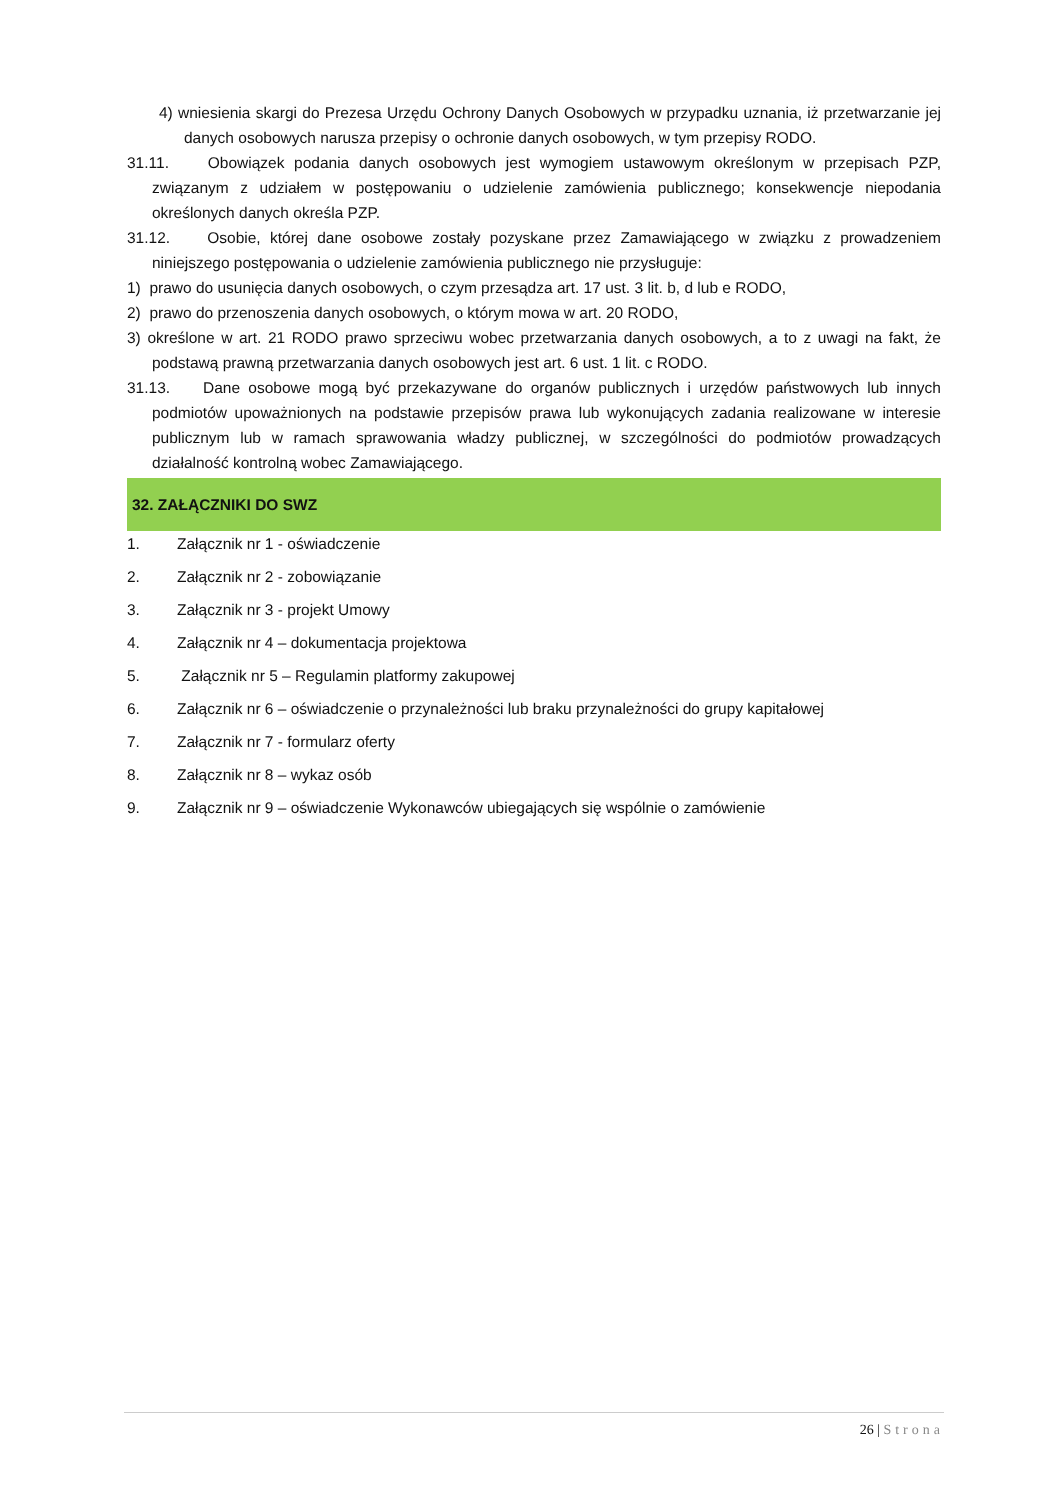4) wniesienia skargi do Prezesa Urzędu Ochrony Danych Osobowych w przypadku uznania, iż przetwarzanie jej danych osobowych narusza przepisy o ochronie danych osobowych, w tym przepisy RODO.
31.11. Obowiązek podania danych osobowych jest wymogiem ustawowym określonym w przepisach PZP, związanym z udziałem w postępowaniu o udzielenie zamówienia publicznego; konsekwencje niepodania określonych danych określa PZP.
31.12. Osobie, której dane osobowe zostały pozyskane przez Zamawiającego w związku z prowadzeniem niniejszego postępowania o udzielenie zamówienia publicznego nie przysługuje:
1) prawo do usunięcia danych osobowych, o czym przesądza art. 17 ust. 3 lit. b, d lub e RODO,
2) prawo do przenoszenia danych osobowych, o którym mowa w art. 20 RODO,
3) określone w art. 21 RODO prawo sprzeciwu wobec przetwarzania danych osobowych, a to z uwagi na fakt, że podstawą prawną przetwarzania danych osobowych jest art. 6 ust. 1 lit. c RODO.
31.13. Dane osobowe mogą być przekazywane do organów publicznych i urzędów państwowych lub innych podmiotów upoważnionych na podstawie przepisów prawa lub wykonujących zadania realizowane w interesie publicznym lub w ramach sprawowania władzy publicznej, w szczególności do podmiotów prowadzących działalność kontrolną wobec Zamawiającego.
32. ZAŁĄCZNIKI DO SWZ
1. Załącznik nr 1 - oświadczenie
2. Załącznik nr 2 - zobowiązanie
3. Załącznik nr 3 - projekt Umowy
4. Załącznik nr 4 – dokumentacja projektowa
5. Załącznik nr 5 – Regulamin platformy zakupowej
6. Załącznik nr 6 – oświadczenie o przynależności lub braku przynależności do grupy kapitałowej
7. Załącznik nr 7 - formularz oferty
8. Załącznik nr 8 – wykaz osób
9. Załącznik nr 9 – oświadczenie Wykonawców ubiegających się wspólnie o zamówienie
26 | Strona